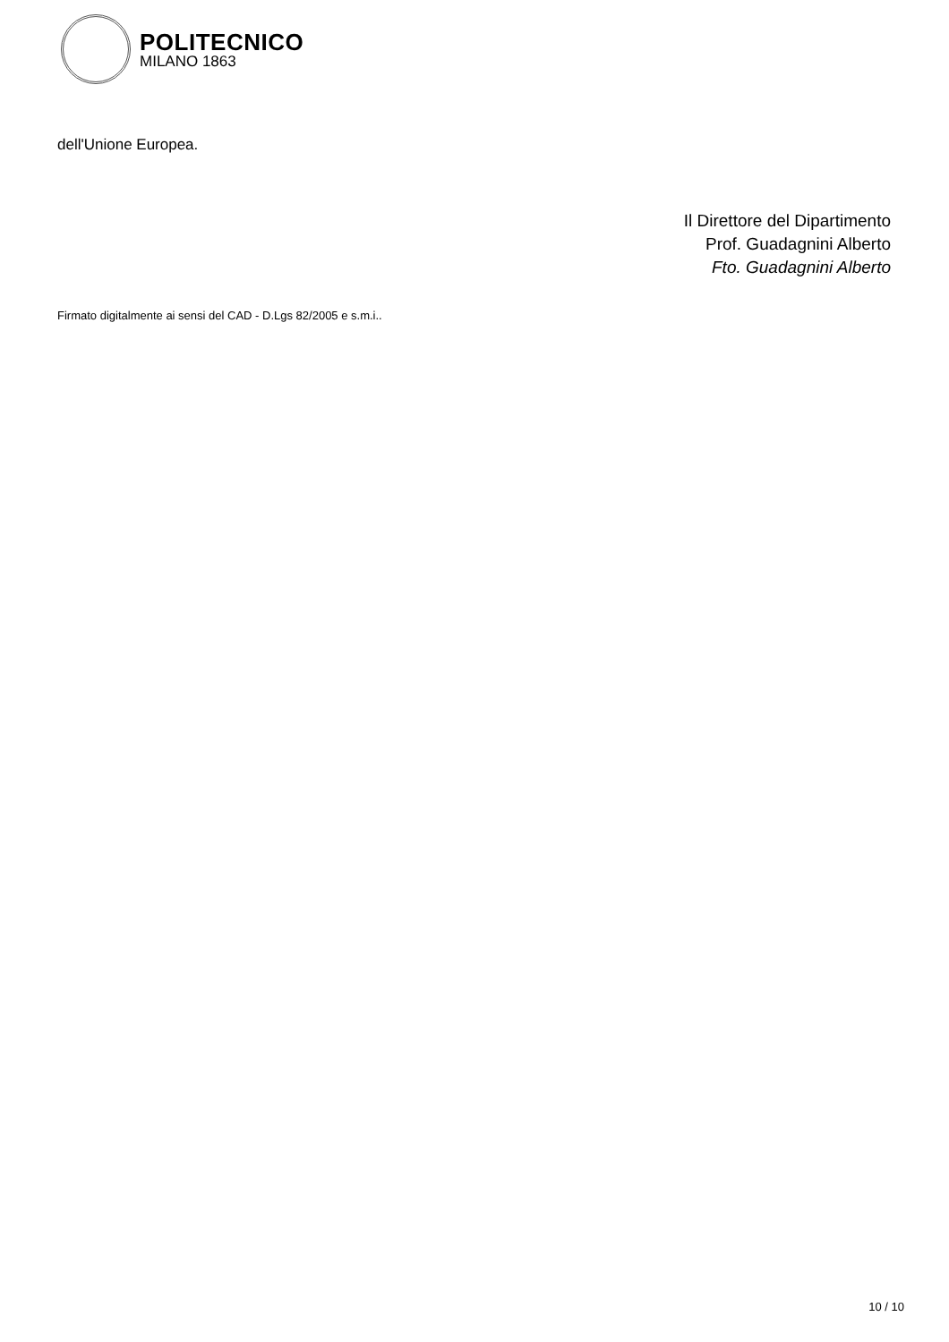POLITECNICO
MILANO 1863
dell'Unione Europea.
Il Direttore del Dipartimento
Prof. Guadagnini Alberto
Fto. Guadagnini Alberto
Firmato digitalmente ai sensi del CAD - D.Lgs 82/2005 e s.m.i..
10 / 10